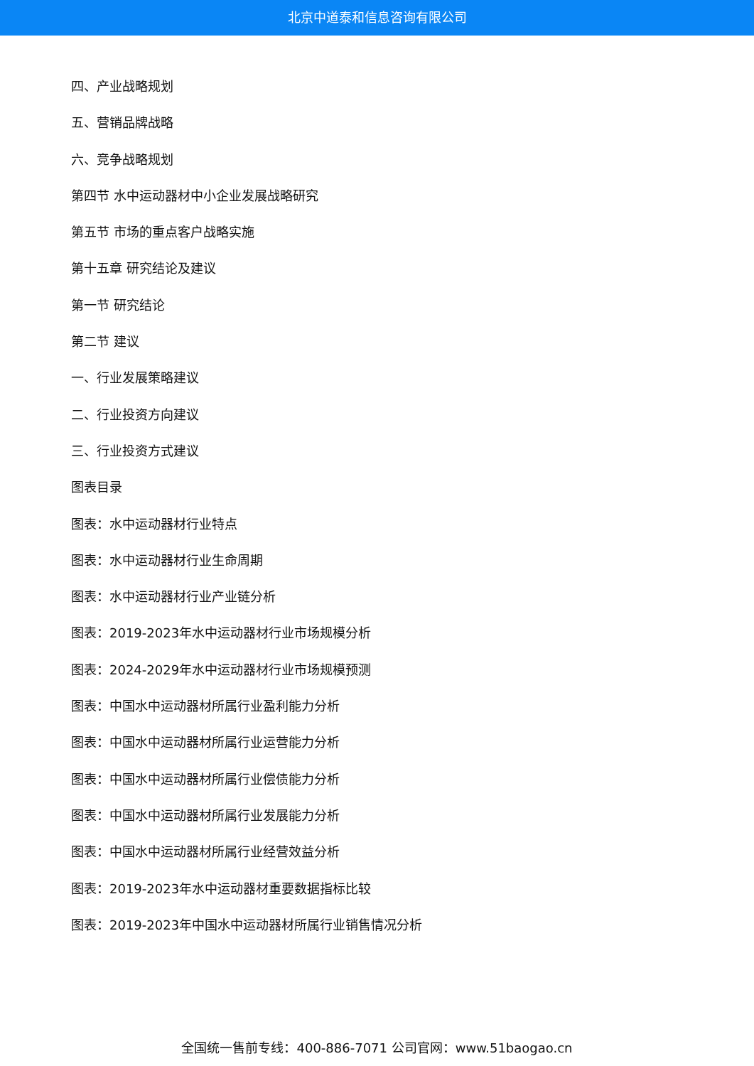北京中道泰和信息咨询有限公司
四、产业战略规划
五、营销品牌战略
六、竞争战略规划
第四节 水中运动器材中小企业发展战略研究
第五节 市场的重点客户战略实施
第十五章 研究结论及建议
第一节 研究结论
第二节 建议
一、行业发展策略建议
二、行业投资方向建议
三、行业投资方式建议
图表目录
图表：水中运动器材行业特点
图表：水中运动器材行业生命周期
图表：水中运动器材行业产业链分析
图表：2019-2023年水中运动器材行业市场规模分析
图表：2024-2029年水中运动器材行业市场规模预测
图表：中国水中运动器材所属行业盈利能力分析
图表：中国水中运动器材所属行业运营能力分析
图表：中国水中运动器材所属行业偿债能力分析
图表：中国水中运动器材所属行业发展能力分析
图表：中国水中运动器材所属行业经营效益分析
图表：2019-2023年水中运动器材重要数据指标比较
图表：2019-2023年中国水中运动器材所属行业销售情况分析
全国统一售前专线：400-886-7071 公司官网：www.51baogao.cn